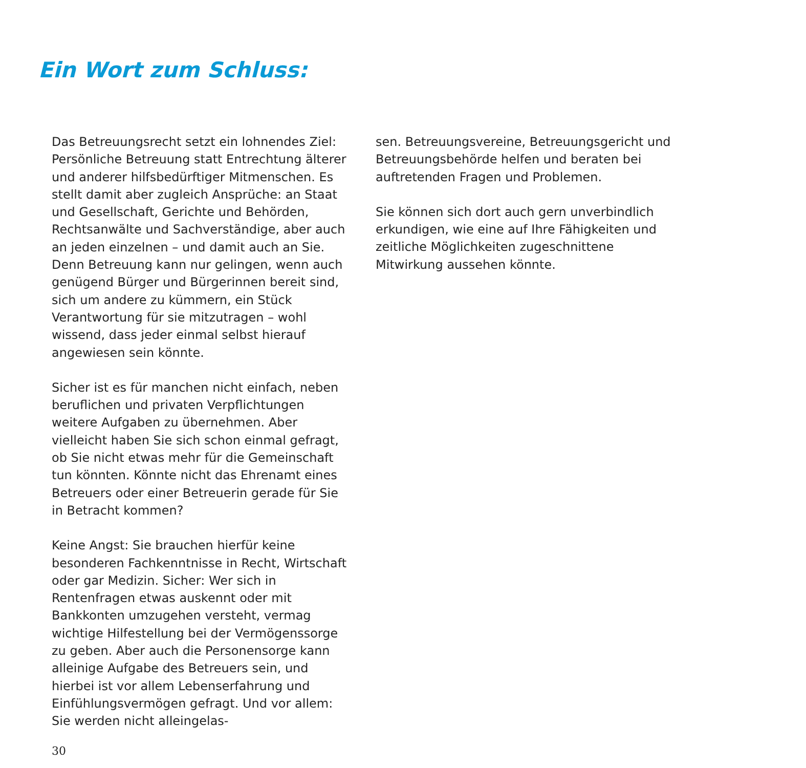Ein Wort zum Schluss:
Das Betreuungsrecht setzt ein lohnendes Ziel: Persönliche Betreuung statt Entrechtung älterer und anderer hilfsbedürftiger Mitmenschen. Es stellt damit aber zugleich Ansprüche: an Staat und Gesellschaft, Gerichte und Behörden, Rechtsanwälte und Sachverständige, aber auch an jeden einzelnen – und damit auch an Sie. Denn Betreuung kann nur gelingen, wenn auch genügend Bürger und Bürgerinnen bereit sind, sich um andere zu kümmern, ein Stück Verantwortung für sie mitzutragen – wohl wissend, dass jeder einmal selbst hierauf angewiesen sein könnte.
Sicher ist es für manchen nicht einfach, neben beruflichen und privaten Verpflichtungen weitere Aufgaben zu übernehmen. Aber vielleicht haben Sie sich schon einmal gefragt, ob Sie nicht etwas mehr für die Gemeinschaft tun könnten. Könnte nicht das Ehrenamt eines Betreuers oder einer Betreuerin gerade für Sie in Betracht kommen?
Keine Angst: Sie brauchen hierfür keine besonderen Fachkenntnisse in Recht, Wirtschaft oder gar Medizin. Sicher: Wer sich in Rentenfragen etwas auskennt oder mit Bankkonten umzugehen versteht, vermag wichtige Hilfestellung bei der Vermögenssorge zu geben. Aber auch die Personensorge kann alleinige Aufgabe des Betreuers sein, und hierbei ist vor allem Lebenserfahrung und Einfühlungsvermögen gefragt. Und vor allem: Sie werden nicht alleingelas-
sen. Betreuungsvereine, Betreuungsgericht und Betreuungsbehörde helfen und beraten bei auftretenden Fragen und Problemen.
Sie können sich dort auch gern unverbindlich erkundigen, wie eine auf Ihre Fähigkeiten und zeitliche Möglichkeiten zugeschnittene Mitwirkung aussehen könnte.
30